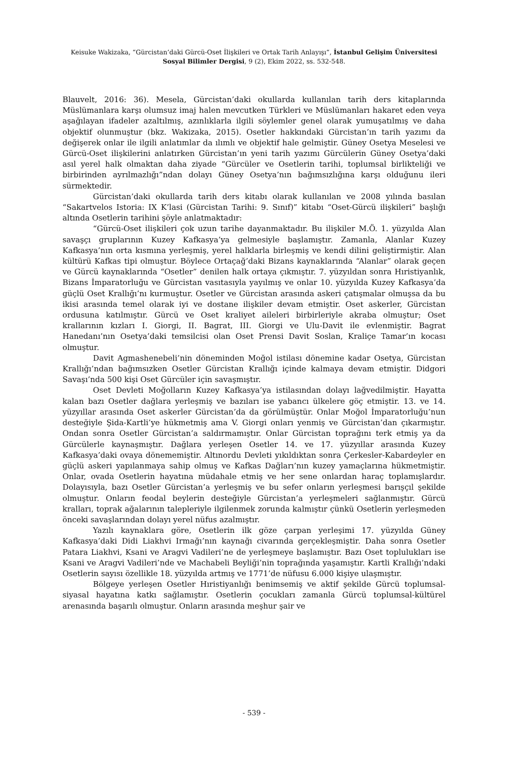Keisuke Wakizaka, “Gürcistan’daki Gürcü-Oset İlişkileri ve Ortak Tarih Anlayışı”, İstanbul Gelişim Üniversitesi Sosyal Bilimler Dergisi, 9 (2), Ekim 2022, ss. 532-548.
Blauvelt, 2016: 36). Mesela, Gürcistan’daki okullarda kullanılan tarih ders kitaplarında Müslümanlara karşı olumsuz imaj halen mevcutken Türkleri ve Müslümanları hakaret eden veya aşağılayan ifadeler azaltılmış, azınlıklarla ilgili söylemler genel olarak yumuşatılmış ve daha objektif olunmuştur (bkz. Wakizaka, 2015). Osetler hakkındaki Gürcistan’ın tarih yazımı da değişerek onlar ile ilgili anlatımlar da ılımlı ve objektif hale gelmiştir. Güney Osetya Meselesi ve Gürcü-Oset ilişkilerini anlatırken Gürcistan’ın yeni tarih yazımı Gürcülerin Güney Osetya’daki asıl yerel halk olmaktan daha ziyade “Gürcüler ve Osetlerin tarihi, toplumsal birlikteliği ve birbirinden ayrılmazlığı”ndan dolayı Güney Osetya’nın bağımsızlığına karşı olduğunu ileri sürmektedir.
Gürcistan’daki okullarda tarih ders kitabı olarak kullanılan ve 2008 yılında basılan “Sakartvelos Istoria: IX K’lasi (Gürcistan Tarihi: 9. Sınıf)” kitabı “Oset-Gürcü ilişkileri” başlığı altında Osetlerin tarihini şöyle anlatmaktadır:
“Gürcü-Oset ilişkileri çok uzun tarihe dayanmaktadır. Bu ilişkiler M.Ö. 1. yüzyılda Alan savaşçı gruplarının Kuzey Kafkasya’ya gelmesiyle başlamıştır. Zamanla, Alanlar Kuzey Kafkasya’nın orta kısmına yerleşmiş, yerel halklarla birleşmiş ve kendi dilini geliştirmiştir. Alan kültürü Kafkas tipi olmuştur. Böylece Ortaçağ’daki Bizans kaynaklarında “Alanlar” olarak geçen ve Gürcü kaynaklarında “Osetler” denilen halk ortaya çıkmıştır. 7. yüzyıldan sonra Hıristiyanlık, Bizans İmparatorluğu ve Gürcistan vasıtasıyla yayılmış ve onlar 10. yüzyılda Kuzey Kafkasya’da güçlü Oset Krallığı’nı kurmuştur. Osetler ve Gürcistan arasında askeri çatışmalar olmuşsa da bu ikisi arasında temel olarak iyi ve dostane ilişkiler devam etmiştir. Oset askerler, Gürcistan ordusuna katılmıştır. Gürcü ve Oset kraliyet aileleri birbirleriyle akraba olmuştur; Oset krallarının kızları I. Giorgi, II. Bagrat, III. Giorgi ve Ulu-Davit ile evlenmiştir. Bagrat Hanedanı’nın Osetya’daki temsilcisi olan Oset Prensi Davit Soslan, Kraliçe Tamar’ın kocası olmuştur.
Davit Agmashenebeli’nin döneminden Moğol istilası dönemine kadar Osetya, Gürcistan Krallığı’ndan bağımsızken Osetler Gürcistan Krallığı içinde kalmaya devam etmiştir. Didgori Savaşı’nda 500 kişi Oset Gürcüler için savaşmıştır.
Oset Devleti Moğolların Kuzey Kafkasya’ya istilasından dolayı lağvedilmiştir. Hayatta kalan bazı Osetler dağlara yerleşmiş ve bazıları ise yabancı ülkelere göç etmiştir. 13. ve 14. yüzyıllar arasında Oset askerler Gürcistan’da da görülmüştür. Onlar Moğol İmparatorluğu’nun desteğiyle Şida-Kartli’ye hükmetmiş ama V. Giorgi onları yenmiş ve Gürcistan’dan çıkarmıştır. Ondan sonra Osetler Gürcistan’a saldırmamıştır. Onlar Gürcistan toprağını terk etmiş ya da Gürcülerle kaynaşmıştır. Dağlara yerleşen Osetler 14. ve 17. yüzyıllar arasında Kuzey Kafkasya’daki ovaya dönememiştir. Altınordu Devleti yıkıldıktan sonra Çerkesler-Kabardeyler en güçlü askeri yapılanmaya sahip olmuş ve Kafkas Dağları’nın kuzey yamaçlarına hükmetmiştir. Onlar, ovada Osetlerin hayatına müdahale etmiş ve her sene onlardan haraç toplamışlardır. Dolayısıyla, bazı Osetler Gürcistan’a yerleşmiş ve bu sefer onların yerleşmesi barışçıl şekilde olmuştur. Onların feodal beylerin desteğiyle Gürcistan’a yerleşmeleri sağlanmıştır. Gürcü kralları, toprak ağalarının talepleriyle ilgilenmek zorunda kalmıştır çünkü Osetlerin yerleşmeden önceki savaşlarından dolayı yerel nüfus azalmıştır.
Yazılı kaynaklara göre, Osetlerin ilk göze çarpan yerleşimi 17. yüzyılda Güney Kafkasya’daki Didi Liakhvi Irmağı’nın kaynağı civarında gerçekleşmiştir. Daha sonra Osetler Patara Liakhvi, Ksani ve Aragvi Vadileri’ne de yerleşmeye başlamıştır. Bazı Oset toplulukları ise Ksani ve Aragvi Vadileri’nde ve Machabeli Beyliği’nin toprağında yaşamıştır. Kartli Krallığı’ndaki Osetlerin sayısı özellikle 18. yüzyılda artmış ve 1771’de nüfusu 6.000 kişiye ulaşmıştır.
Bölgeye yerleşen Osetler Hıristiyanlığı benimsemiş ve aktif şekilde Gürcü toplumsal-siyasal hayatına katkı sağlamıştır. Osetlerin çocukları zamanla Gürcü toplumsal-kültürel arenasında başarılı olmuştur. Onların arasında meşhur şair ve
- 539 -